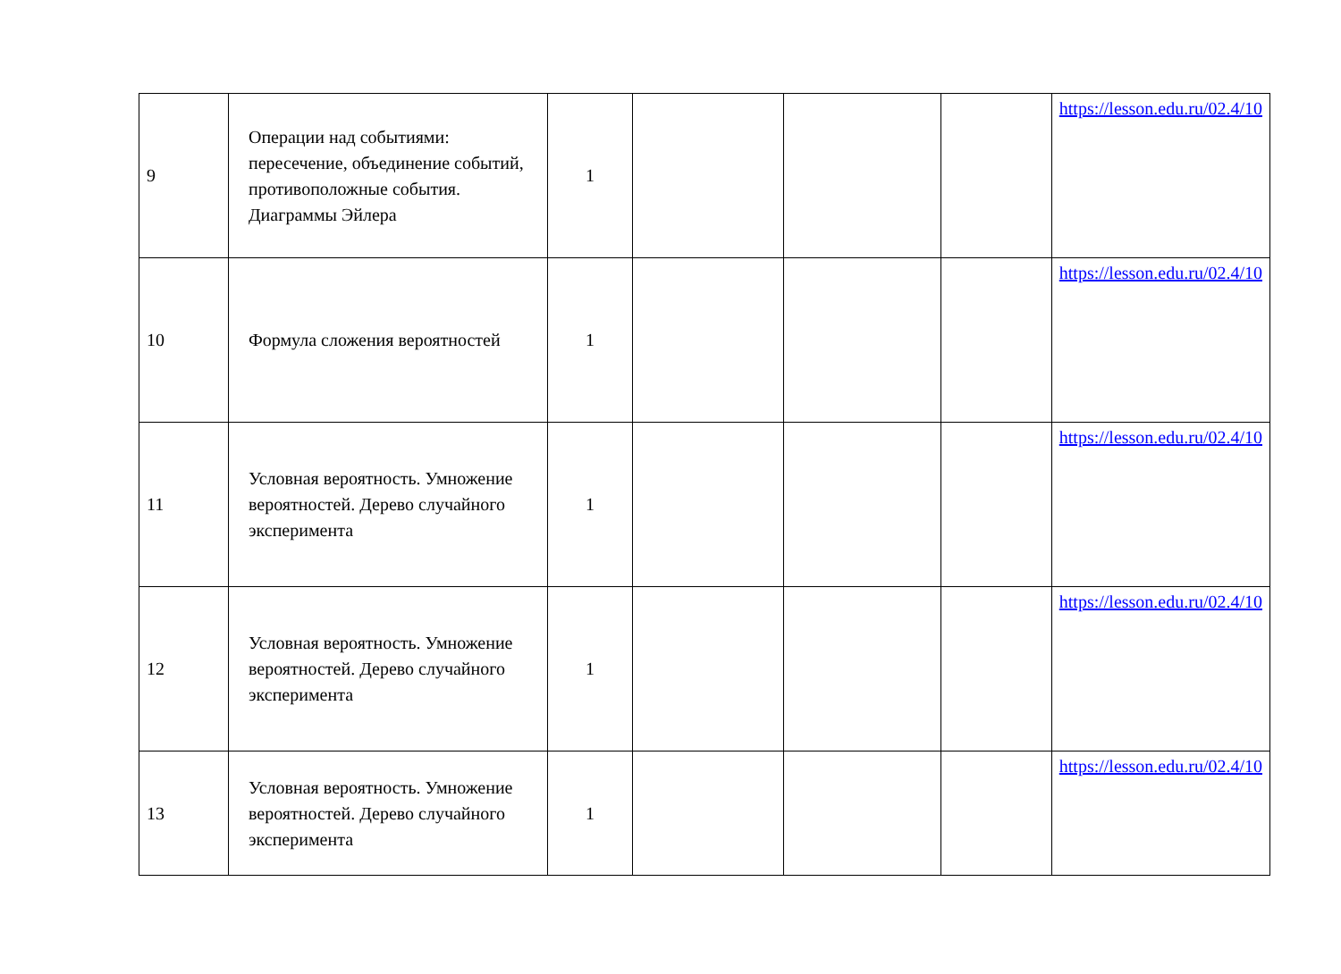| 9 | Операции над событиями: пересечение, объединение событий, противоположные события. Диаграммы Эйлера | 1 | | | | https://lesson.edu.ru/02.4/10 |
| 10 | Формула сложения вероятностей | 1 | | | | https://lesson.edu.ru/02.4/10 |
| 11 | Условная вероятность. Умножение вероятностей. Дерево случайного эксперимента | 1 | | | | https://lesson.edu.ru/02.4/10 |
| 12 | Условная вероятность. Умножение вероятностей. Дерево случайного эксперимента | 1 | | | | https://lesson.edu.ru/02.4/10 |
| 13 | Условная вероятность. Умножение вероятностей. Дерево случайного эксперимента | 1 | | | | https://lesson.edu.ru/02.4/10 |